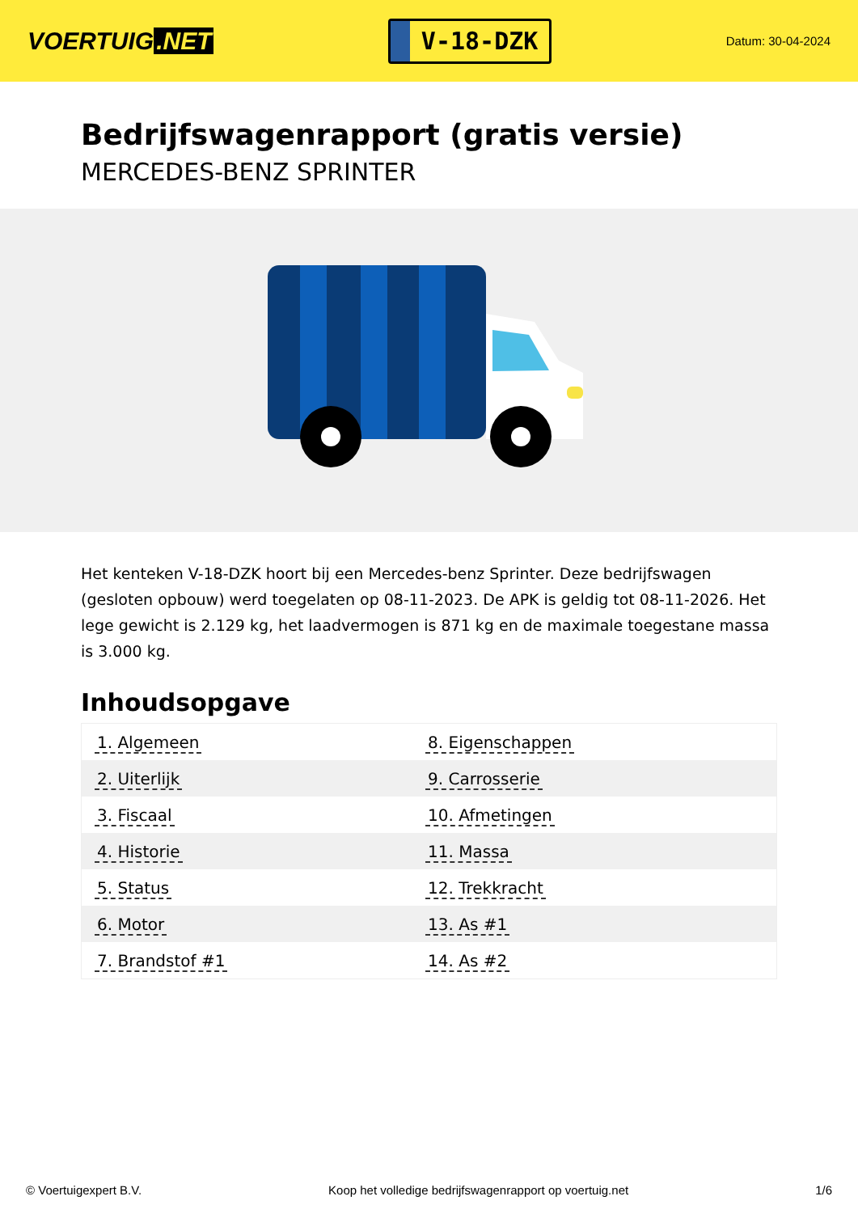VOERTUIG.NET
V-18-DZK
Datum: 30-04-2024
Bedrijfswagenrapport (gratis versie)
MERCEDES-BENZ SPRINTER
Het kenteken V-18-DZK hoort bij een Mercedes-benz Sprinter. Deze bedrijfswagen (gesloten opbouw) werd toegelaten op 08-11-2023. De APK is geldig tot 08-11-2026. Het lege gewicht is 2.129 kg, het laadvermogen is 871 kg en de maximale toegestane massa is 3.000 kg.
Inhoudsopgave
| 1. Algemeen | 8. Eigenschappen |
| 2. Uiterlijk | 9. Carrosserie |
| 3. Fiscaal | 10. Afmetingen |
| 4. Historie | 11. Massa |
| 5. Status | 12. Trekkracht |
| 6. Motor | 13. As #1 |
| 7. Brandstof #1 | 14. As #2 |
© Voertuigexpert B.V. Koop het volledige bedrijfswagenrapport op voertuig.net 1/6